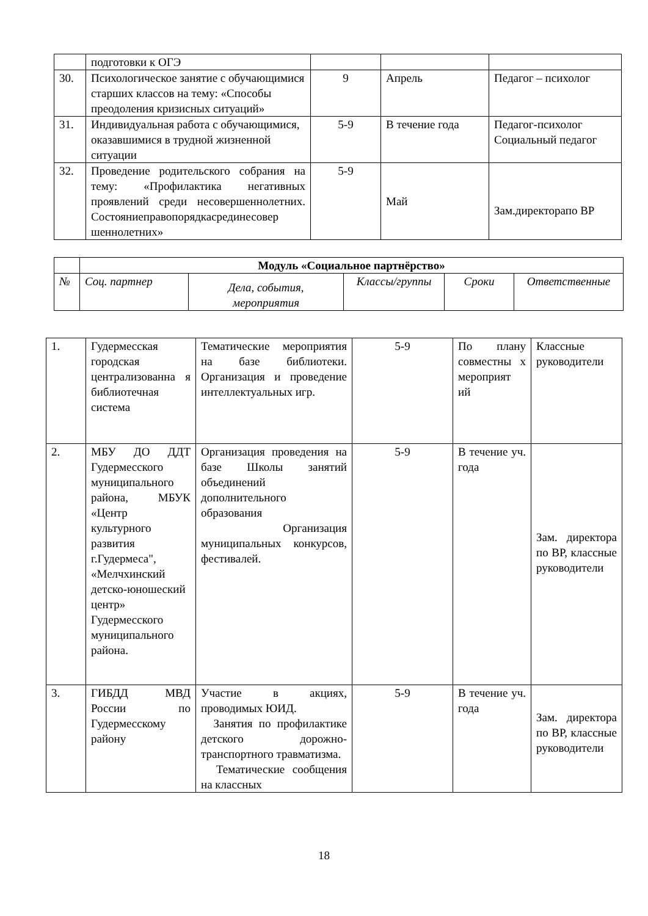| | подготовки к ОГЭ | | | |
| 30. | Психологическое занятие с обучающимися старших классов на тему: «Способы преодоления кризисных ситуаций» | 9 | Апрель | Педагог – психолог |
| 31. | Индивидуальная работа с обучающимися, оказавшимися в трудной жизненной ситуации | 5-9 | В течение года | Педагог-психолог Социальный педагог |
| 32. | Проведение родительского собрания на тему: «Профилактика негативных проявлений среди несовершеннолетних. Состояниеправопорядкасрединесовер шеннолетних» | 5-9 | Май | Зам.директорапо ВР |
| | Модуль «Социальное партнёрство» | | | | |
| --- | --- | --- | --- | --- | --- |
| № | Соц. партнер | Дела, события, мероприятия | Классы/группы | Сроки | Ответственные |
| 1. | Гудермесская городская централизованна я библиотечная система | Тематические мероприятия на базе библиотеки. Организация и проведение интеллектуальных игр. | 5-9 | По плану совместны х мероприят ий | Классные руководители |
| 2. | МБУ ДО ДДТ Гудермесского муниципального района, МБУК «Центр культурного развития г.Гудермеса", «Мелчхинский детско-юношеский центр» Гудермесского муниципального района. | Организация проведения на базе Школы занятий объединений дополнительного образования Организация муниципальных конкурсов, фестивалей. | 5-9 | В течение уч. года | Зам. директора по ВР, классные руководители |
| 3. | ГИБДД МВД России по Гудермесскому району | Участие в акциях, проводимых ЮИД. Занятия по профилактике детского дорожно-транспортного травматизма. Тематические сообщения на классных | 5-9 | В течение уч. года | Зам. директора по ВР, классные руководители |
18